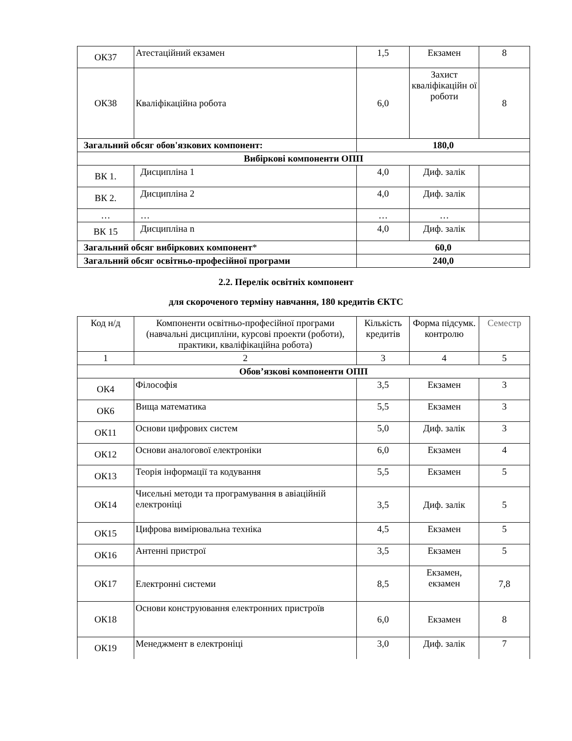| ОК37 | Атестаційний екзамен | 1,5 | Екзамен | 8 |
| ОК38 | Кваліфікаційна робота | 6,0 | Захист кваліфікаційн ої роботи | 8 |
| Загальний обсяг обов'язкових компонент: | | 180,0 | | |
| Вибіркові компоненти ОПП | | | | |
| ВК 1. | Дисципліна 1 | 4,0 | Диф. залік | |
| ВК 2. | Дисципліна 2 | 4,0 | Диф. залік | |
| … | … | … | … | |
| ВК 15 | Дисципліна n | 4,0 | Диф. залік | |
| Загальний обсяг вибіркових компонент * | | 60,0 | | |
| Загальний обсяг освітньо-професійної програми | | 240,0 | | |
2.2. Перелік освітніх компонент
для скороченого терміну навчання, 180 кредитів ЄКТС
| Код н/д | Компоненти освітньо-професійної програми (навчальні дисципліни, курсові проекти (роботи), практики, кваліфікаційна робота) | Кількість кредитів | Форма підсумк. контролю | Семестр |
| 1 | 2 | 3 | 4 | 5 |
| Обов’язкові компоненти ОПП | | | | |
| ОК4 | Філософія | 3,5 | Екзамен | 3 |
| ОК6 | Вища математика | 5,5 | Екзамен | 3 |
| ОК11 | Основи цифрових систем | 5,0 | Диф. залік | 3 |
| ОК12 | Основи аналогової електроніки | 6,0 | Екзамен | 4 |
| ОК13 | Теорія інформації та кодування | 5,5 | Екзамен | 5 |
| ОК14 | Чисельні методи та програмування в авіаційній електроніці | 3,5 | Диф. залік | 5 |
| ОК15 | Цифрова вимірювальна техніка | 4,5 | Екзамен | 5 |
| ОК16 | Антенні пристрої | 3,5 | Екзамен | 5 |
| ОК17 | Електронні системи | 8,5 | Екзамен, екзамен | 7,8 |
| ОК18 | Основи конструювання електронних пристроїв | 6,0 | Екзамен | 8 |
| ОК19 | Менеджмент в електроніці | 3,0 | Диф. залік | 7 |